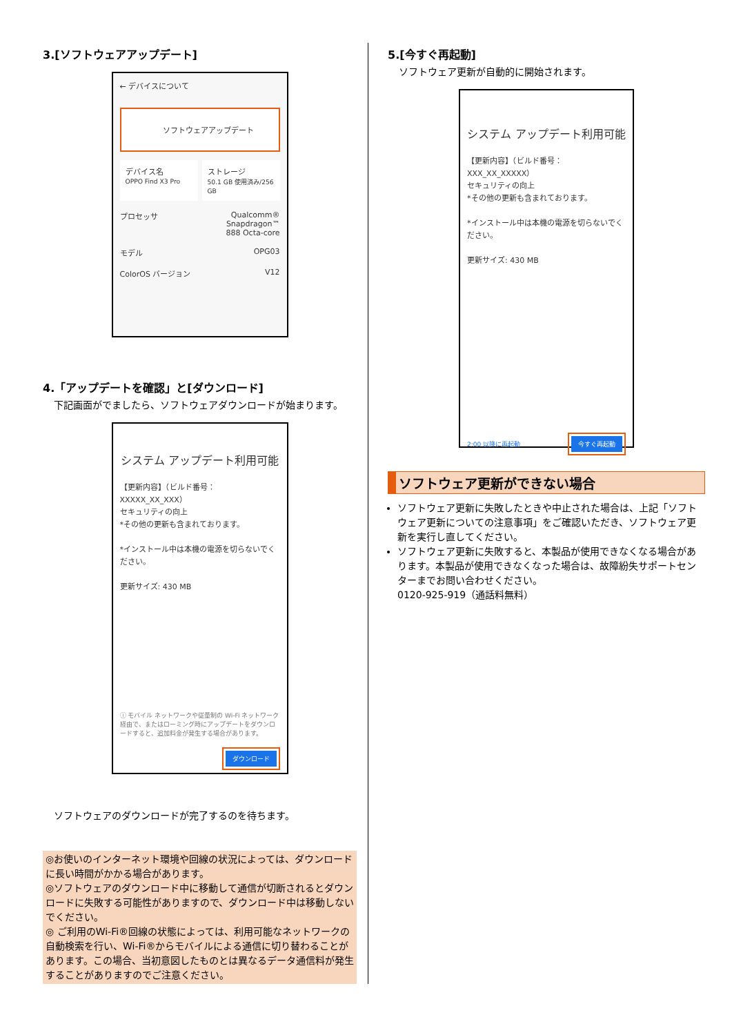3.[ソフトウェアアップデート]
← デバイスについて
ソフトウェアアップデート
デバイス名
OPPO Find X3 Pro
ストレージ
50.1 GB 使用済み/256 GB
プロセッサ Qualcomm®
Snapdragon™
888 Octa-core
モデル OPG03
ColorOS バージョン V12
4.「アップデートを確認」と[ダウンロード]
下記画面がでましたら、ソフトウェアダウンロードが始まります。
システム アップデート利用可能
【更新内容】（ビルド番号：XXXXX_XX_XXX）
セキュリティの向上
*その他の更新も含まれております。
*インストール中は本機の電源を切らないでください。
更新サイズ: 430 MB
ⓘ モバイル ネットワークや従量制の Wi-Fi ネットワーク経由で、またはローミング時にアップデートをダウンロードすると、追加料金が発生する場合があります。
ダウンロード
ソフトウェアのダウンロードが完了するのを待ちます。
◎お使いのインターネット環境や回線の状況によっては、ダウンロードに長い時間がかかる場合があります。
◎ソフトウェアのダウンロード中に移動して通信が切断されるとダウンロードに失敗する可能性がありますので、ダウンロード中は移動しないでください。
◎ ご利用のWi-Fi®回線の状態によっては、利用可能なネットワークの自動検索を行い、Wi-Fi®からモバイルによる通信に切り替わることがあります。この場合、当初意図したものとは異なるデータ通信料が発生することがありますのでご注意ください。
5.[今すぐ再起動]
ソフトウェア更新が自動的に開始されます。
システム アップデート利用可能
【更新内容】（ビルド番号：XXX_XX_XXXXX）
セキュリティの向上
*その他の更新も含まれております。
*インストール中は本機の電源を切らないでください。
更新サイズ: 430 MB
2:00 以降に再起動 今すぐ再起動
ソフトウェア更新ができない場合
ソフトウェア更新に失敗したときや中止された場合は、上記「ソフトウェア更新についての注意事項」をご確認いただき、ソフトウェア更新を実行し直してください。
ソフトウェア更新に失敗すると、本製品が使用できなくなる場合があります。本製品が使用できなくなった場合は、故障紛失サポートセンターまでお問い合わせください。
0120-925-919（通話料無料）